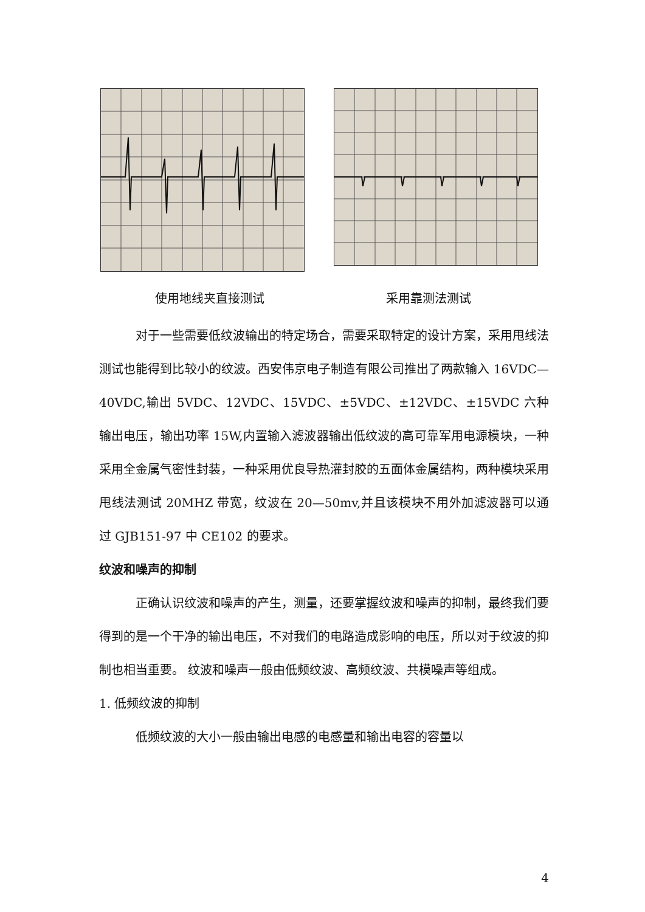使用地线夹直接测试 采用靠测法测试
对于一些需要低纹波输出的特定场合，需要采取特定的设计方案，采用甩线法测试也能得到比较小的纹波。西安伟京电子制造有限公司推出了两款输入 16VDC—40VDC,输出 5VDC、12VDC、15VDC、±5VDC、±12VDC、±15VDC 六种输出电压，输出功率 15W,内置输入滤波器输出低纹波的高可靠军用电源模块，一种采用全金属气密性封装，一种采用优良导热灌封胶的五面体金属结构，两种模块采用甩线法测试 20MHZ 带宽，纹波在 20—50mv,并且该模块不用外加滤波器可以通过 GJB151-97 中 CE102 的要求。
纹波和噪声的抑制
正确认识纹波和噪声的产生，测量，还要掌握纹波和噪声的抑制，最终我们要得到的是一个干净的输出电压，不对我们的电路造成影响的电压，所以对于纹波的抑制也相当重要。 纹波和噪声一般由低频纹波、高频纹波、共模噪声等组成。
1. 低频纹波的抑制
低频纹波的大小一般由输出电感的电感量和输出电容的容量以
4